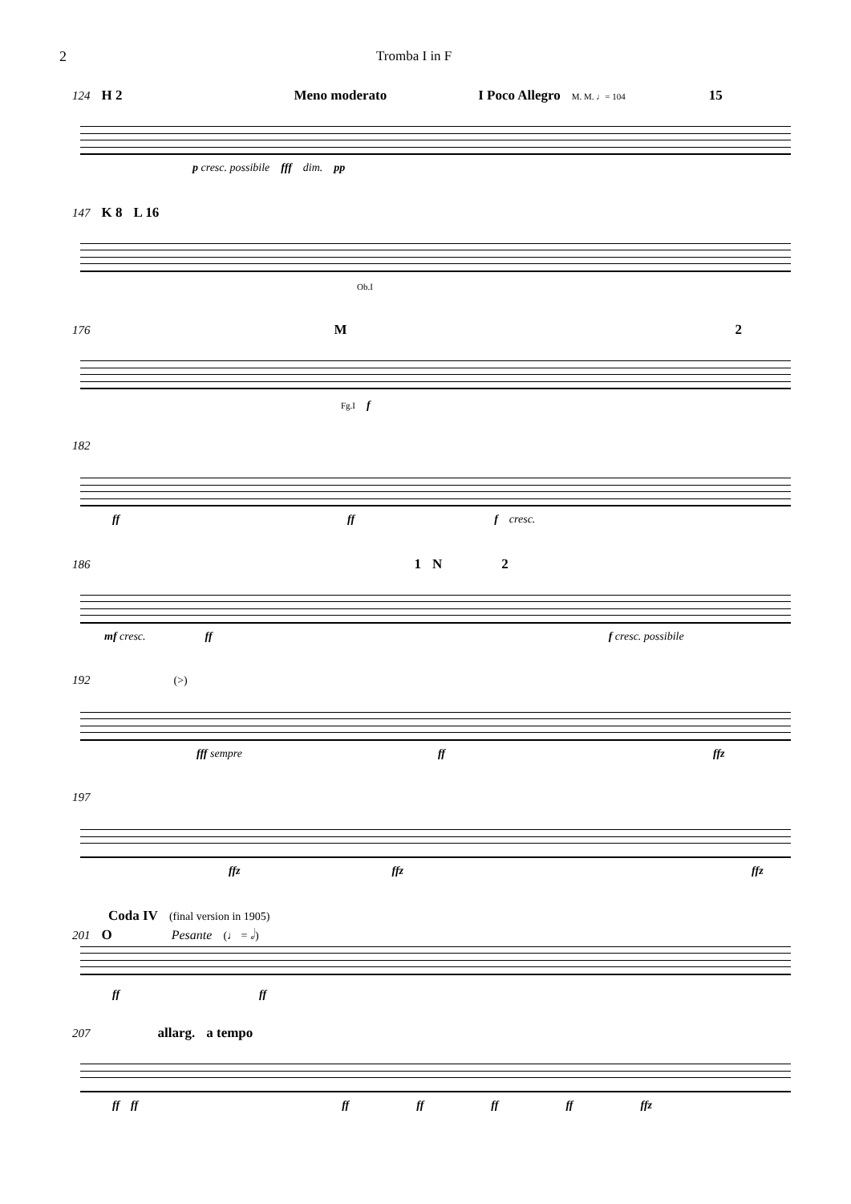2 Tromba I in F
124 H 2 Meno moderato I Poco Allegro M. M. ♩= 104 15
p cresc. possibile fff dim. pp
147 K 8 L 16
Ob.I
176 M 2
Fg.I f
182
ff ff f cresc.
186 1 N 2
mf cresc. ff f cresc. possibile
192 (>)
fff sempre ff ffz
197
ffz ffz ffz
Coda IV (final version in 1905)
201 O Pesante (♩ = 𝅗𝅥)
ff ff
207 allarg. a tempo
ff ff ff ff ff ff ffz